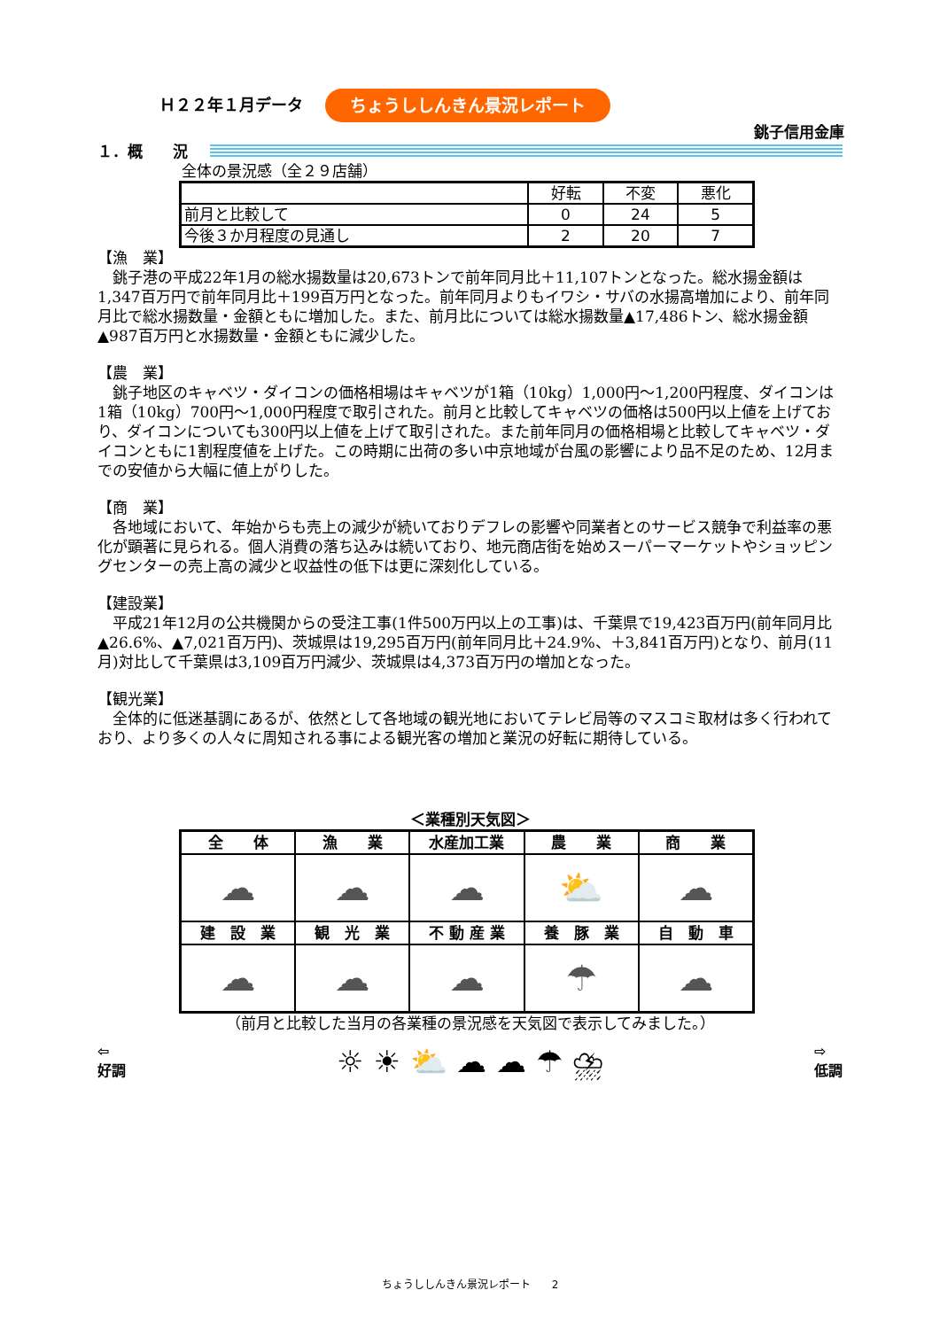Ｈ２２年１月データ ちょうししんきん景況レポート
銚子信用金庫
１．概　　況
全体の景況感（全２９店舗）
| | 好転 | 不変 | 悪化 |
| --- | --- | --- | --- |
| 前月と比較して | 0 | 24 | 5 |
| 今後３か月程度の見通し | 2 | 20 | 7 |
【漁　業】
　銚子港の平成22年1月の総水揚数量は20,673トンで前年同月比＋11,107トンとなった。総水揚金額は1,347百万円で前年同月比＋199百万円となった。前年同月よりもイワシ・サバの水揚高増加により、前年同月比で総水揚数量・金額ともに増加した。また、前月比については総水揚数量▲17,486トン、総水揚金額▲987百万円と水揚数量・金額ともに減少した。
【農　業】
　銚子地区のキャベツ・ダイコンの価格相場はキャベツが1箱（10kg）1,000円～1,200円程度、ダイコンは1箱（10kg）700円～1,000円程度で取引された。前月と比較してキャベツの価格は500円以上値を上げており、ダイコンについても300円以上値を上げて取引された。また前年同月の価格相場と比較してキャベツ・ダイコンともに1割程度値を上げた。この時期に出荷の多い中京地域が台風の影響により品不足のため、12月までの安値から大幅に値上がりした。
【商　業】
　各地域において、年始からも売上の減少が続いておりデフレの影響や同業者とのサービス競争で利益率の悪化が顕著に見られる。個人消費の落ち込みは続いており、地元商店街を始めスーパーマーケットやショッピングセンターの売上高の減少と収益性の低下は更に深刻化している。
【建設業】
　平成21年12月の公共機関からの受注工事(1件500万円以上の工事)は、千葉県で19,423百万円(前年同月比▲26.6%、▲7,021百万円)、茨城県は19,295百万円(前年同月比＋24.9%、＋3,841百万円)となり、前月(11月)対比して千葉県は3,109百万円減少、茨城県は4,373百万円の増加となった。
【観光業】
　全体的に低迷基調にあるが、依然として各地域の観光地においてテレビ局等のマスコミ取材は多く行われており、より多くの人々に周知される事による観光客の増加と業況の好転に期待している。
＜業種別天気図＞
| 全 体 | 漁 業 | 水産加工業 | 農 業 | 商 業 |
| ☁ | ☁ | ☁ | ⛅ | ☁ |
| 建 設 業 | 観 光 業 | 不 動 産 業 | 養 豚 業 | 自 動 車 |
| ☁ | ☁ | ☁ | ☂ | ☁ |
（前月と比較した当月の各業種の景況感を天気図で表示してみました。）
⇦
好調 ☼ ☀ ⛅ ☁ ☁ ☂ ⛈ ⇨
低調
ちょうししんきん景況レポート　　2